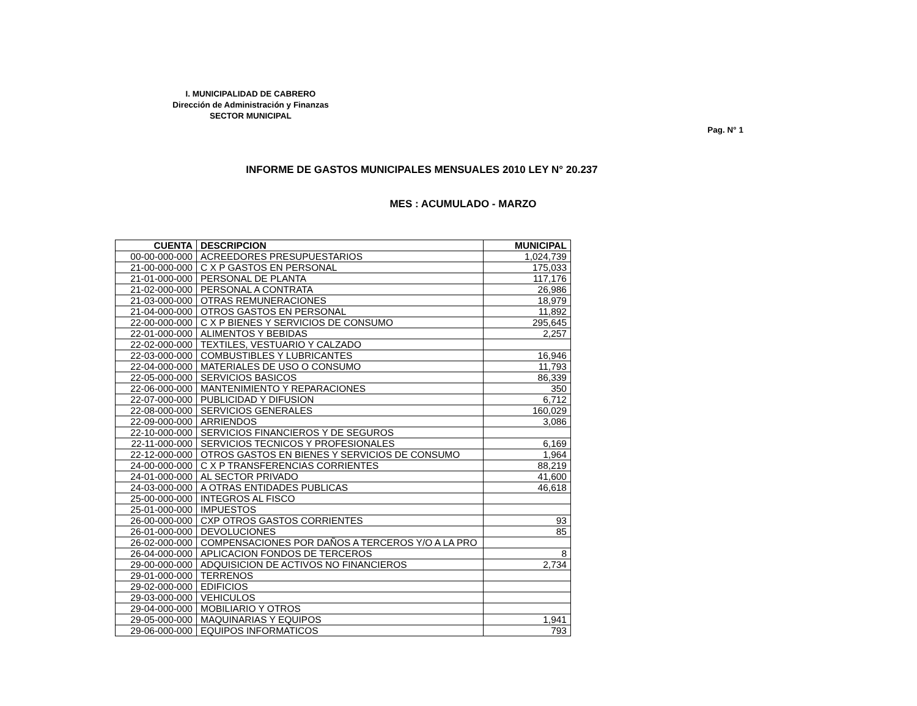I. MUNICIPALIDAD DE CABRERO
Dirección de Administración y Finanzas
SECTOR MUNICIPAL
Pag. N° 1
INFORME DE GASTOS MUNICIPALES MENSUALES 2010 LEY N° 20.237
MES : ACUMULADO - MARZO
| CUENTA | DESCRIPCION | MUNICIPAL |
| --- | --- | --- |
| 00-00-000-000 | ACREEDORES PRESUPUESTARIOS | 1,024,739 |
| 21-00-000-000 | C X P GASTOS EN PERSONAL | 175,033 |
| 21-01-000-000 | PERSONAL DE PLANTA | 117,176 |
| 21-02-000-000 | PERSONAL A CONTRATA | 26,986 |
| 21-03-000-000 | OTRAS REMUNERACIONES | 18,979 |
| 21-04-000-000 | OTROS GASTOS EN PERSONAL | 11,892 |
| 22-00-000-000 | C X P BIENES Y SERVICIOS DE CONSUMO | 295,645 |
| 22-01-000-000 | ALIMENTOS Y BEBIDAS | 2,257 |
| 22-02-000-000 | TEXTILES, VESTUARIO Y CALZADO | |
| 22-03-000-000 | COMBUSTIBLES Y LUBRICANTES | 16,946 |
| 22-04-000-000 | MATERIALES DE USO O CONSUMO | 11,793 |
| 22-05-000-000 | SERVICIOS BASICOS | 86,339 |
| 22-06-000-000 | MANTENIMIENTO Y REPARACIONES | 350 |
| 22-07-000-000 | PUBLICIDAD Y DIFUSION | 6,712 |
| 22-08-000-000 | SERVICIOS GENERALES | 160,029 |
| 22-09-000-000 | ARRIENDOS | 3,086 |
| 22-10-000-000 | SERVICIOS FINANCIEROS Y DE SEGUROS | |
| 22-11-000-000 | SERVICIOS TECNICOS Y PROFESIONALES | 6,169 |
| 22-12-000-000 | OTROS GASTOS EN BIENES Y SERVICIOS DE CONSUMO | 1,964 |
| 24-00-000-000 | C X P TRANSFERENCIAS CORRIENTES | 88,219 |
| 24-01-000-000 | AL SECTOR PRIVADO | 41,600 |
| 24-03-000-000 | A OTRAS ENTIDADES PUBLICAS | 46,618 |
| 25-00-000-000 | INTEGROS AL FISCO | |
| 25-01-000-000 | IMPUESTOS | |
| 26-00-000-000 | CXP OTROS GASTOS CORRIENTES | 93 |
| 26-01-000-000 | DEVOLUCIONES | 85 |
| 26-02-000-000 | COMPENSACIONES POR DAÑOS A TERCEROS Y/O A LA PRO | |
| 26-04-000-000 | APLICACION FONDOS DE TERCEROS | 8 |
| 29-00-000-000 | ADQUISICION DE ACTIVOS NO FINANCIEROS | 2,734 |
| 29-01-000-000 | TERRENOS | |
| 29-02-000-000 | EDIFICIOS | |
| 29-03-000-000 | VEHICULOS | |
| 29-04-000-000 | MOBILIARIO Y OTROS | |
| 29-05-000-000 | MAQUINARIAS Y EQUIPOS | 1,941 |
| 29-06-000-000 | EQUIPOS INFORMATICOS | 793 |